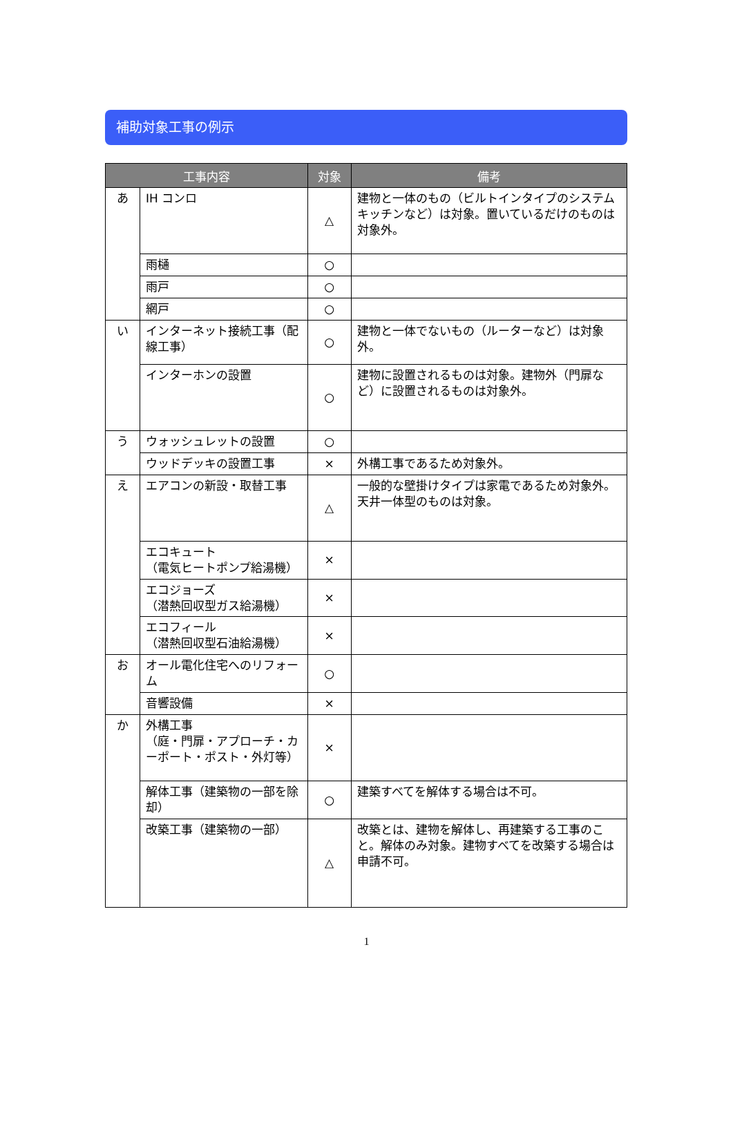補助対象工事の例示
| 工事内容 | | 対象 | 備考 |
| --- | --- | --- | --- |
| あ | IH コンロ | △ | 建物と一体のもの（ビルトインタイプのシステムキッチンなど）は対象。置いているだけのものは対象外。 |
| | 雨樋 | ○ | |
| | 雨戸 | ○ | |
| | 網戸 | ○ | |
| い | インターネット接続工事（配線工事） | ○ | 建物と一体でないもの（ルーターなど）は対象外。 |
| | インターホンの設置 | ○ | 建物に設置されるものは対象。建物外（門扉など）に設置されるものは対象外。 |
| う | ウォッシュレットの設置 | ○ | |
| | ウッドデッキの設置工事 | × | 外構工事であるため対象外。 |
| え | エアコンの新設・取替工事 | △ | 一般的な壁掛けタイプは家電であるため対象外。天井一体型のものは対象。 |
| | エコキュート （電気ヒートポンプ給湯機） | × | |
| | エコジョーズ （潜熱回収型ガス給湯機） | × | |
| | エコフィール （潜熱回収型石油給湯機） | × | |
| お | オール電化住宅へのリフォーム | ○ | |
| | 音響設備 | × | |
| か | 外構工事 （庭・門扉・アプローチ・カーポート・ポスト・外灯等） | × | |
| | 解体工事（建築物の一部を除却） | ○ | 建築すべてを解体する場合は不可。 |
| | 改築工事（建築物の一部） | △ | 改築とは、建物を解体し、再建築する工事のこと。解体のみ対象。建物すべてを改築する場合は申請不可。 |
1